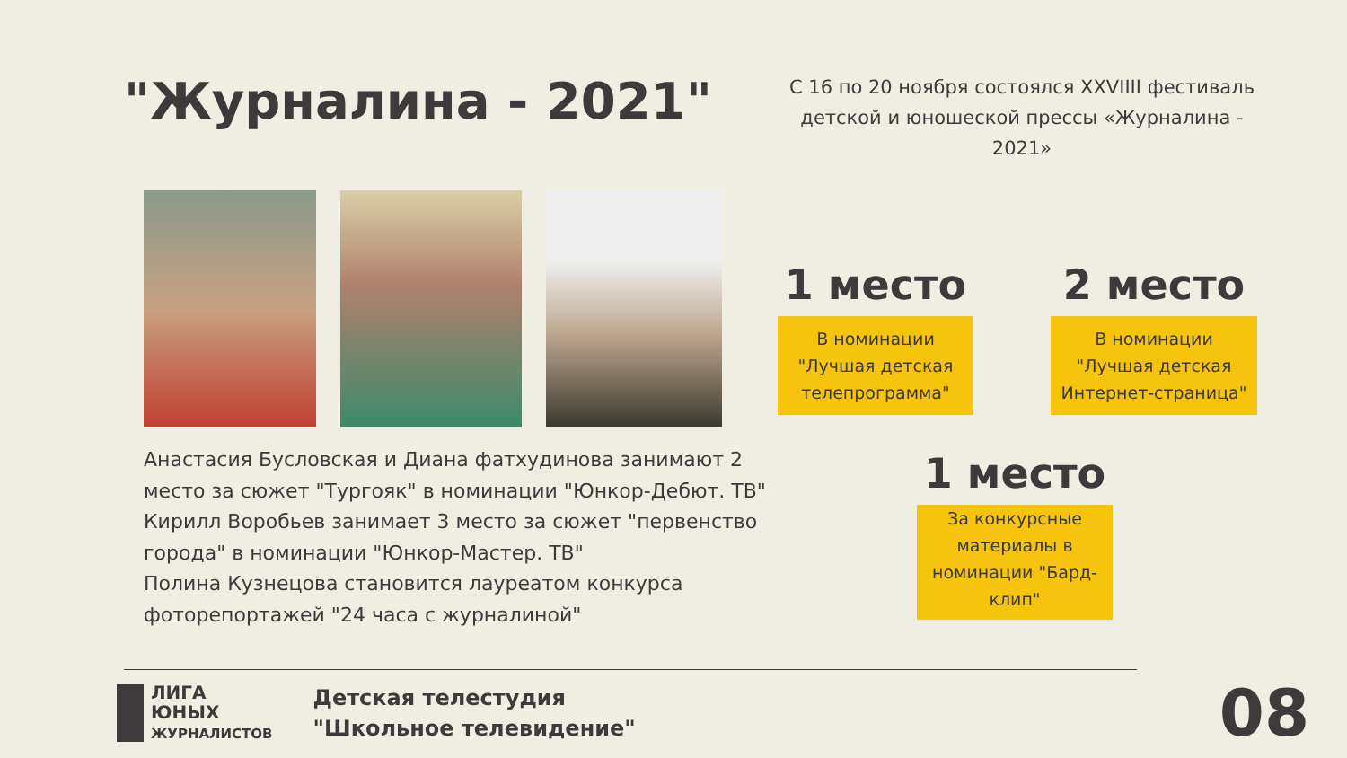"Журналина - 2021"
С 16 по 20 ноября состоялся XXVIIII фестиваль детской и юношеской прессы «Журналина - 2021»
1 место
В номинации "Лучшая детская телепрограмма"
2 место
В номинации "Лучшая детская Интернет-страница"
1 место
За конкурсные материалы в номинации "Бард-клип"
Анастасия Бусловская и Диана фатхудинова занимают 2 место за сюжет "Тургояк" в номинации "Юнкор-Дебют. ТВ"
Кирилл Воробьев занимает 3 место за сюжет "первенство города" в номинации "Юнкор-Мастер. ТВ"
Полина Кузнецова становится лауреатом конкурса фоторепортажей "24 часа с журналиной"
ЛИГА
ЮНЫХ
ЖУРНАЛИСТОВ
Детская телестудия
"Школьное телевидение"
08